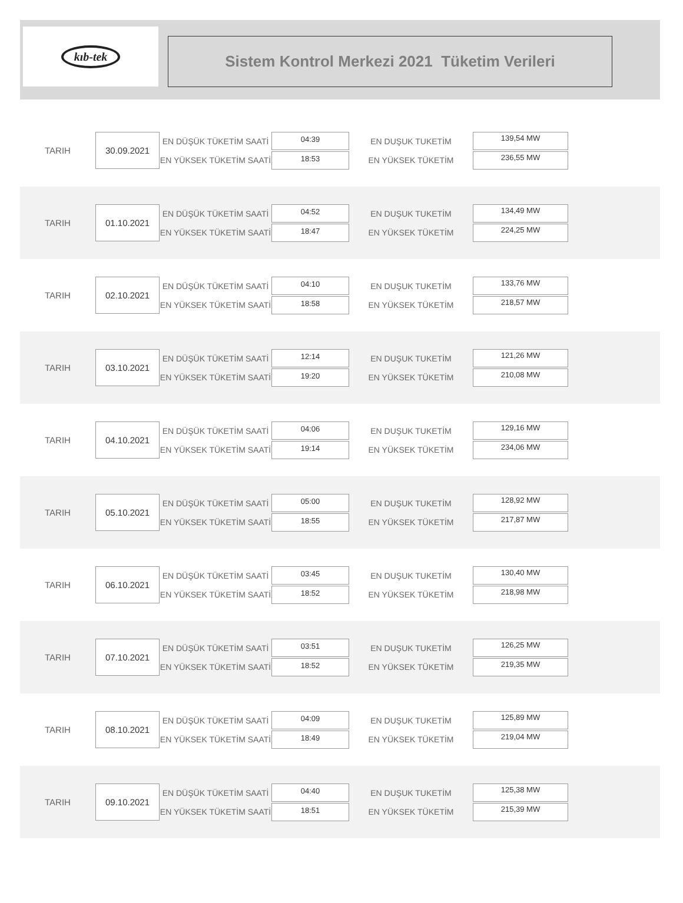kıb-tek
Sistem Kontrol Merkezi 2021 Tüketim Verileri
TARIH
30.09.2021
EN DÜŞÜK TÜKETİM SAATİ
EN YÜKSEK TÜKETİM SAATİ
04:39
18:53
EN DUŞUK TUKETİM
EN YÜKSEK TÜKETİM
139,54 MW
236,55 MW
TARIH
01.10.2021
EN DÜŞÜK TÜKETİM SAATİ
EN YÜKSEK TÜKETİM SAATİ
04:52
18:47
EN DUŞUK TUKETİM
EN YÜKSEK TÜKETİM
134,49 MW
224,25 MW
TARIH
02.10.2021
EN DÜŞÜK TÜKETİM SAATİ
EN YÜKSEK TÜKETİM SAATİ
04:10
18:58
EN DUŞUK TUKETİM
EN YÜKSEK TÜKETİM
133,76 MW
218,57 MW
TARIH
03.10.2021
EN DÜŞÜK TÜKETİM SAATİ
EN YÜKSEK TÜKETİM SAATİ
12:14
19:20
EN DUŞUK TUKETİM
EN YÜKSEK TÜKETİM
121,26 MW
210,08 MW
TARIH
04.10.2021
EN DÜŞÜK TÜKETİM SAATİ
EN YÜKSEK TÜKETİM SAATİ
04:06
19:14
EN DUŞUK TUKETİM
EN YÜKSEK TÜKETİM
129,16 MW
234,06 MW
TARIH
05.10.2021
EN DÜŞÜK TÜKETİM SAATİ
EN YÜKSEK TÜKETİM SAATİ
05:00
18:55
EN DUŞUK TUKETİM
EN YÜKSEK TÜKETİM
128,92 MW
217,87 MW
TARIH
06.10.2021
EN DÜŞÜK TÜKETİM SAATİ
EN YÜKSEK TÜKETİM SAATİ
03:45
18:52
EN DUŞUK TUKETİM
EN YÜKSEK TÜKETİM
130,40 MW
218,98 MW
TARIH
07.10.2021
EN DÜŞÜK TÜKETİM SAATİ
EN YÜKSEK TÜKETİM SAATİ
03:51
18:52
EN DUŞUK TUKETİM
EN YÜKSEK TÜKETİM
126,25 MW
219,35 MW
TARIH
08.10.2021
EN DÜŞÜK TÜKETİM SAATİ
EN YÜKSEK TÜKETİM SAATİ
04:09
18:49
EN DUŞUK TUKETİM
EN YÜKSEK TÜKETİM
125,89 MW
219,04 MW
TARIH
09.10.2021
EN DÜŞÜK TÜKETİM SAATİ
EN YÜKSEK TÜKETİM SAATİ
04:40
18:51
EN DUŞUK TUKETİM
EN YÜKSEK TÜKETİM
125,38 MW
215,39 MW